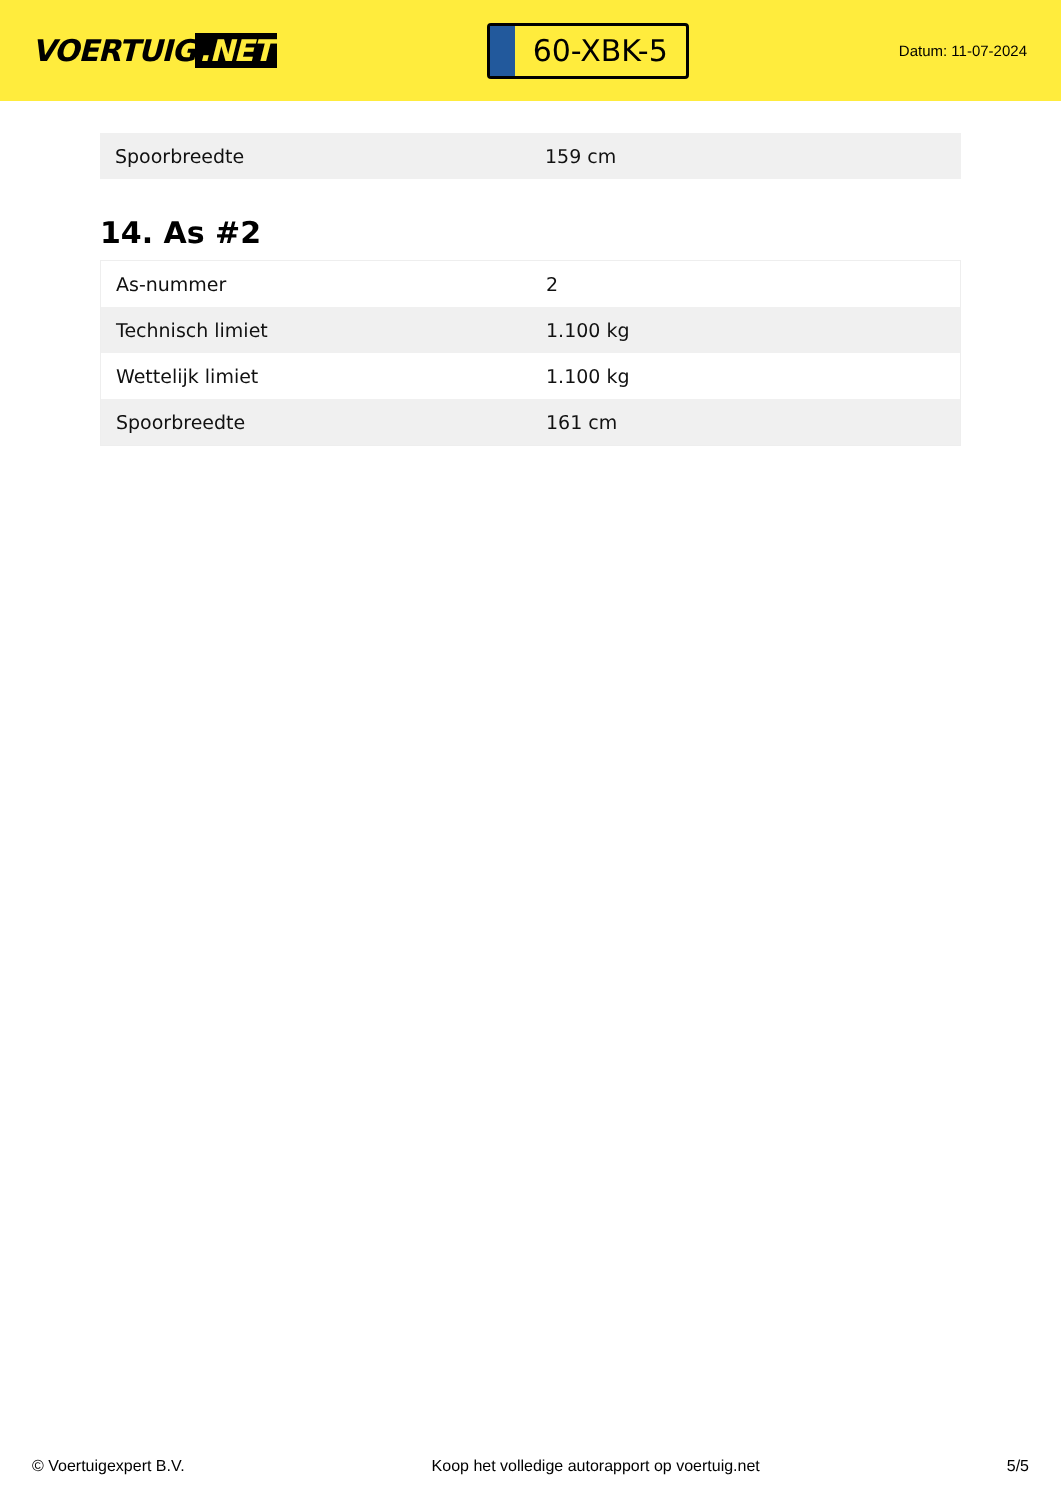VOERTUIG.NET
60-XBK-5
Datum: 11-07-2024
| Spoorbreedte | 159 cm |
14. As #2
| As-nummer | 2 |
| Technisch limiet | 1.100 kg |
| Wettelijk limiet | 1.100 kg |
| Spoorbreedte | 161 cm |
© Voertuigexpert B.V. Koop het volledige autorapport op voertuig.net 5/5